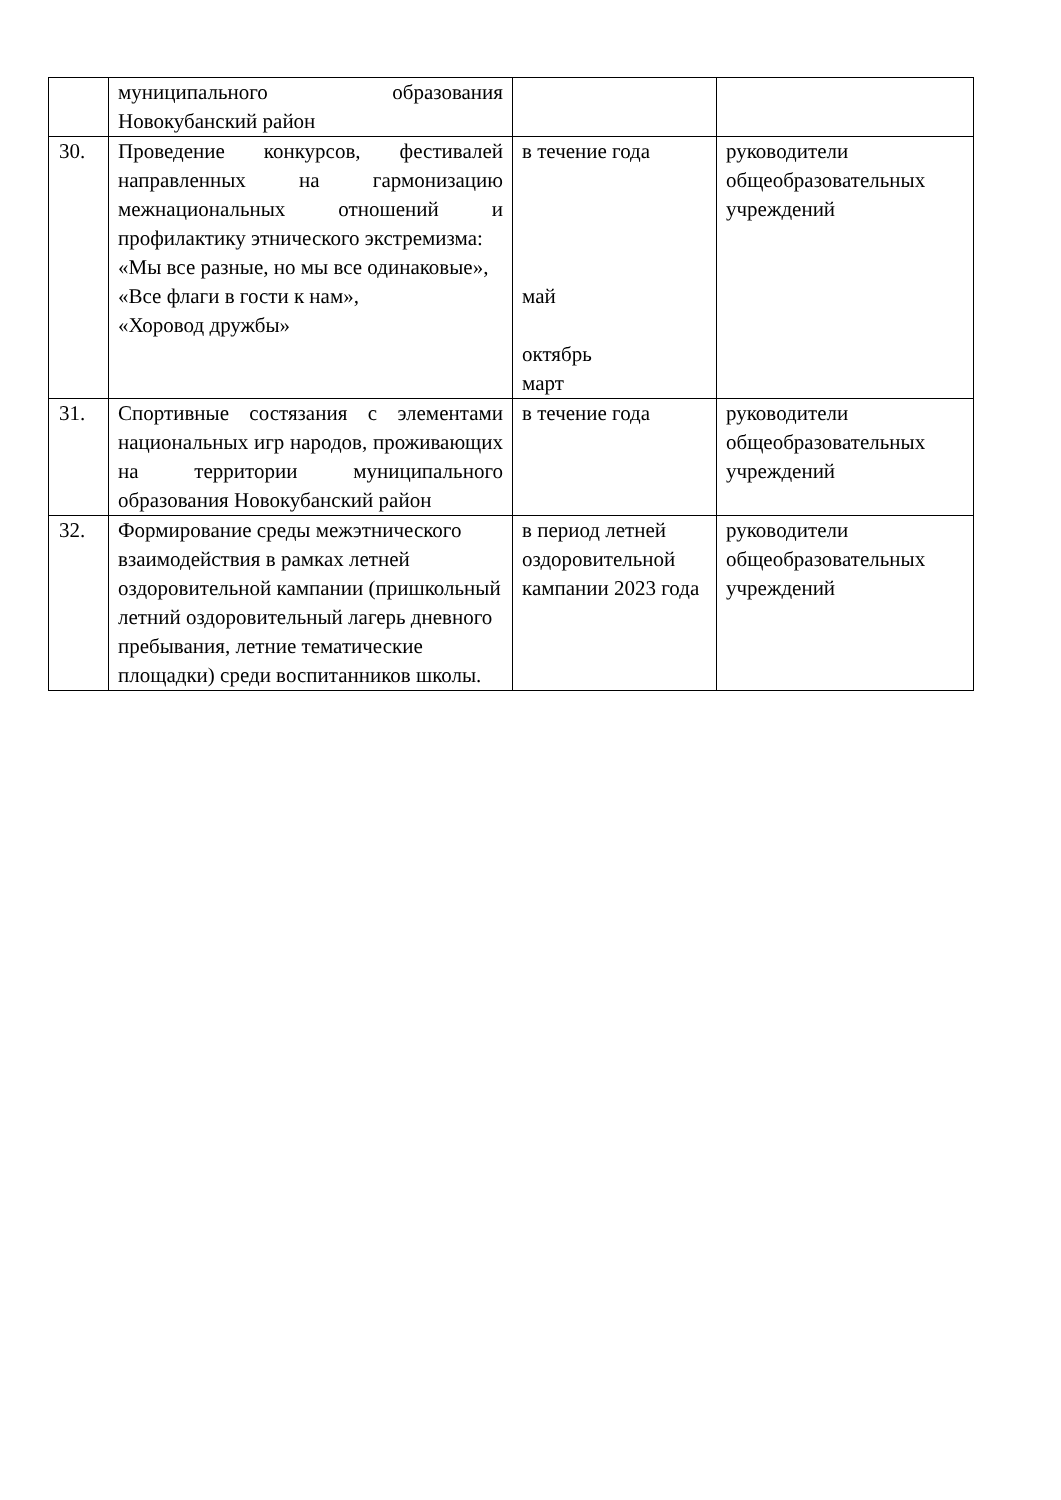| | муниципального образования Новокубанский район | | |
| 30. | Проведение конкурсов, фестивалей направленных на гармонизацию межнациональных отношений и профилактику этнического экстремизма: «Мы все разные, но мы все одинаковые», «Все флаги в гости к нам», «Хоровод дружбы» | в течение года май октябрь март | руководители общеобразовательных учреждений |
| 31. | Спортивные состязания с элементами национальных игр народов, проживающих на территории муниципального образования Новокубанский район | в течение года | руководители общеобразовательных учреждений |
| 32. | Формирование среды межэтнического взаимодействия в рамках летней оздоровительной кампании (пришкольный летний оздоровительный лагерь дневного пребывания, летние тематические площадки) среди воспитанников школы. | в период летней оздоровительной кампании 2023 года | руководители общеобразовательных учреждений |